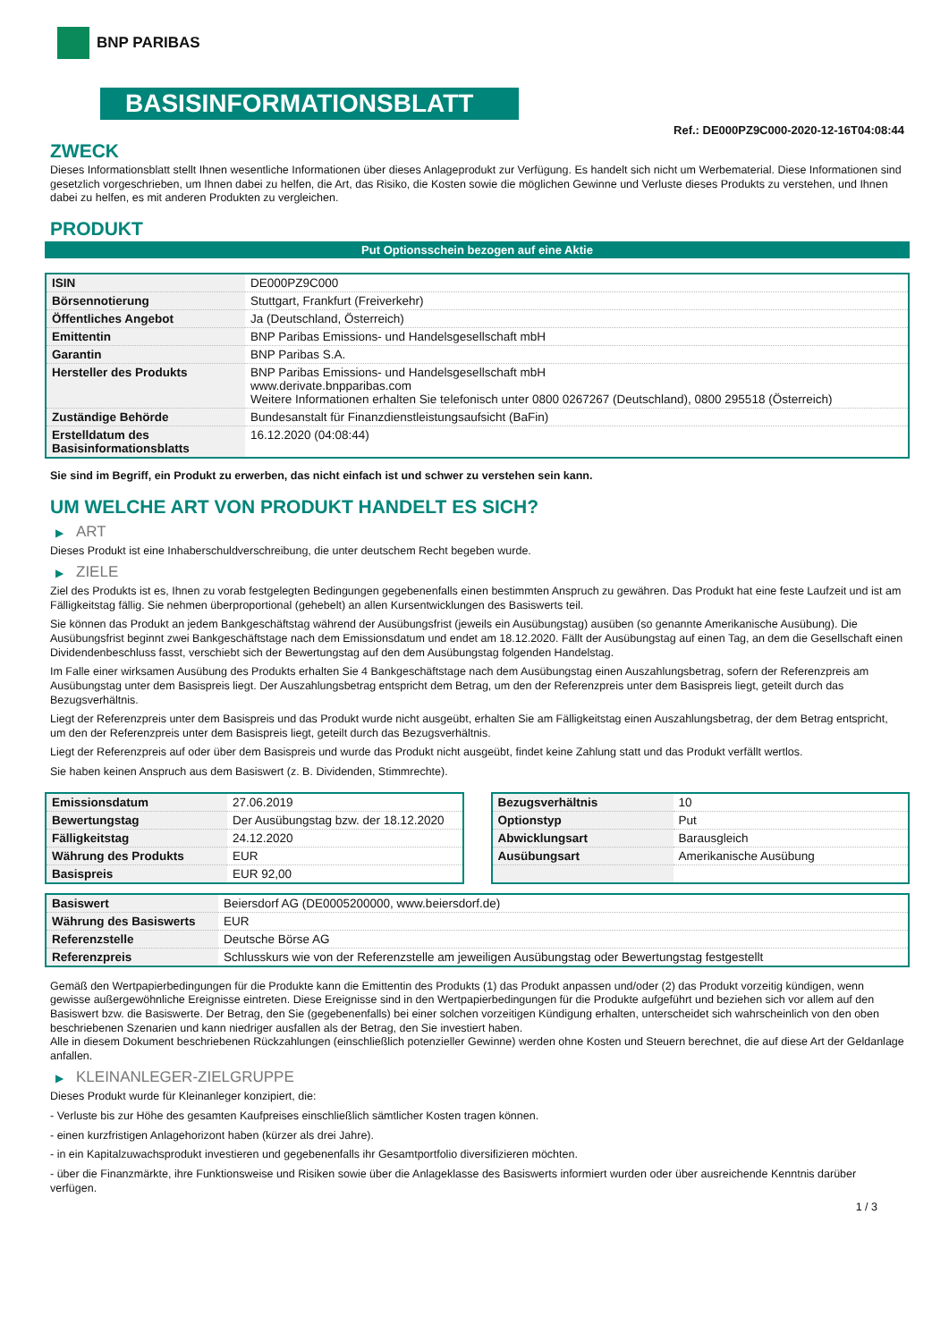BNP PARIBAS
BASISINFORMATIONSBLATT
Ref.: DE000PZ9C000-2020-12-16T04:08:44
ZWECK
Dieses Informationsblatt stellt Ihnen wesentliche Informationen über dieses Anlageprodukt zur Verfügung. Es handelt sich nicht um Werbematerial. Diese Informationen sind gesetzlich vorgeschrieben, um Ihnen dabei zu helfen, die Art, das Risiko, die Kosten sowie die möglichen Gewinne und Verluste dieses Produkts zu verstehen, und Ihnen dabei zu helfen, es mit anderen Produkten zu vergleichen.
PRODUKT
Put Optionsschein bezogen auf eine Aktie
| ISIN | DE000PZ9C000 |
| Börsennotierung | Stuttgart, Frankfurt (Freiverkehr) |
| Öffentliches Angebot | Ja (Deutschland, Österreich) |
| Emittentin | BNP Paribas Emissions- und Handelsgesellschaft mbH |
| Garantin | BNP Paribas S.A. |
| Hersteller des Produkts | BNP Paribas Emissions- und Handelsgesellschaft mbH www.derivate.bnpparibas.com Weitere Informationen erhalten Sie telefonisch unter 0800 0267267 (Deutschland), 0800 295518 (Österreich) |
| Zuständige Behörde | Bundesanstalt für Finanzdienstleistungsaufsicht (BaFin) |
| Erstelldatum des Basisinformationsblatts | 16.12.2020 (04:08:44) |
Sie sind im Begriff, ein Produkt zu erwerben, das nicht einfach ist und schwer zu verstehen sein kann.
UM WELCHE ART VON PRODUKT HANDELT ES SICH?
▶ ART
Dieses Produkt ist eine Inhaberschuldverschreibung, die unter deutschem Recht begeben wurde.
▶ ZIELE
Ziel des Produkts ist es, Ihnen zu vorab festgelegten Bedingungen gegebenenfalls einen bestimmten Anspruch zu gewähren. Das Produkt hat eine feste Laufzeit und ist am Fälligkeitstag fällig. Sie nehmen überproportional (gehebelt) an allen Kursentwicklungen des Basiswerts teil.
Sie können das Produkt an jedem Bankgeschäftstag während der Ausübungsfrist (jeweils ein Ausübungstag) ausüben (so genannte Amerikanische Ausübung). Die Ausübungsfrist beginnt zwei Bankgeschäftstage nach dem Emissionsdatum und endet am 18.12.2020. Fällt der Ausübungstag auf einen Tag, an dem die Gesellschaft einen Dividendenbeschluss fasst, verschiebt sich der Bewertungstag auf den dem Ausübungstag folgenden Handelstag.
Im Falle einer wirksamen Ausübung des Produkts erhalten Sie 4 Bankgeschäftstage nach dem Ausübungstag einen Auszahlungsbetrag, sofern der Referenzpreis am Ausübungstag unter dem Basispreis liegt. Der Auszahlungsbetrag entspricht dem Betrag, um den der Referenzpreis unter dem Basispreis liegt, geteilt durch das Bezugsverhältnis.
Liegt der Referenzpreis unter dem Basispreis und das Produkt wurde nicht ausgeübt, erhalten Sie am Fälligkeitstag einen Auszahlungsbetrag, der dem Betrag entspricht, um den der Referenzpreis unter dem Basispreis liegt, geteilt durch das Bezugsverhältnis.
Liegt der Referenzpreis auf oder über dem Basispreis und wurde das Produkt nicht ausgeübt, findet keine Zahlung statt und das Produkt verfällt wertlos.
Sie haben keinen Anspruch aus dem Basiswert (z. B. Dividenden, Stimmrechte).
| Emissionsdatum | 27.06.2019 |
| Bewertungstag | Der Ausübungstag bzw. der 18.12.2020 |
| Fälligkeitstag | 24.12.2020 |
| Währung des Produkts | EUR |
| Basispreis | EUR 92,00 |
| Bezugsverhältnis | 10 |
| Optionstyp | Put |
| Abwicklungsart | Barausgleich |
| Ausübungsart | Amerikanische Ausübung |
| Basiswert | Beiersdorf AG (DE0005200000, www.beiersdorf.de) |
| Währung des Basiswerts | EUR |
| Referenzstelle | Deutsche Börse AG |
| Referenzpreis | Schlusskurs wie von der Referenzstelle am jeweiligen Ausübungstag oder Bewertungstag festgestellt |
Gemäß den Wertpapierbedingungen für die Produkte kann die Emittentin des Produkts (1) das Produkt anpassen und/oder (2) das Produkt vorzeitig kündigen, wenn gewisse außergewöhnliche Ereignisse eintreten. Diese Ereignisse sind in den Wertpapierbedingungen für die Produkte aufgeführt und beziehen sich vor allem auf den Basiswert bzw. die Basiswerte. Der Betrag, den Sie (gegebenenfalls) bei einer solchen vorzeitigen Kündigung erhalten, unterscheidet sich wahrscheinlich von den oben beschriebenen Szenarien und kann niedriger ausfallen als der Betrag, den Sie investiert haben.
Alle in diesem Dokument beschriebenen Rückzahlungen (einschließlich potenzieller Gewinne) werden ohne Kosten und Steuern berechnet, die auf diese Art der Geldanlage anfallen.
▶ KLEINANLEGER-ZIELGRUPPE
Dieses Produkt wurde für Kleinanleger konzipiert, die:
- Verluste bis zur Höhe des gesamten Kaufpreises einschließlich sämtlicher Kosten tragen können.
- einen kurzfristigen Anlagehorizont haben (kürzer als drei Jahre).
- in ein Kapitalzuwachsprodukt investieren und gegebenenfalls ihr Gesamtportfolio diversifizieren möchten.
- über die Finanzmärkte, ihre Funktionsweise und Risiken sowie über die Anlageklasse des Basiswerts informiert wurden oder über ausreichende Kenntnis darüber verfügen.
1 / 3